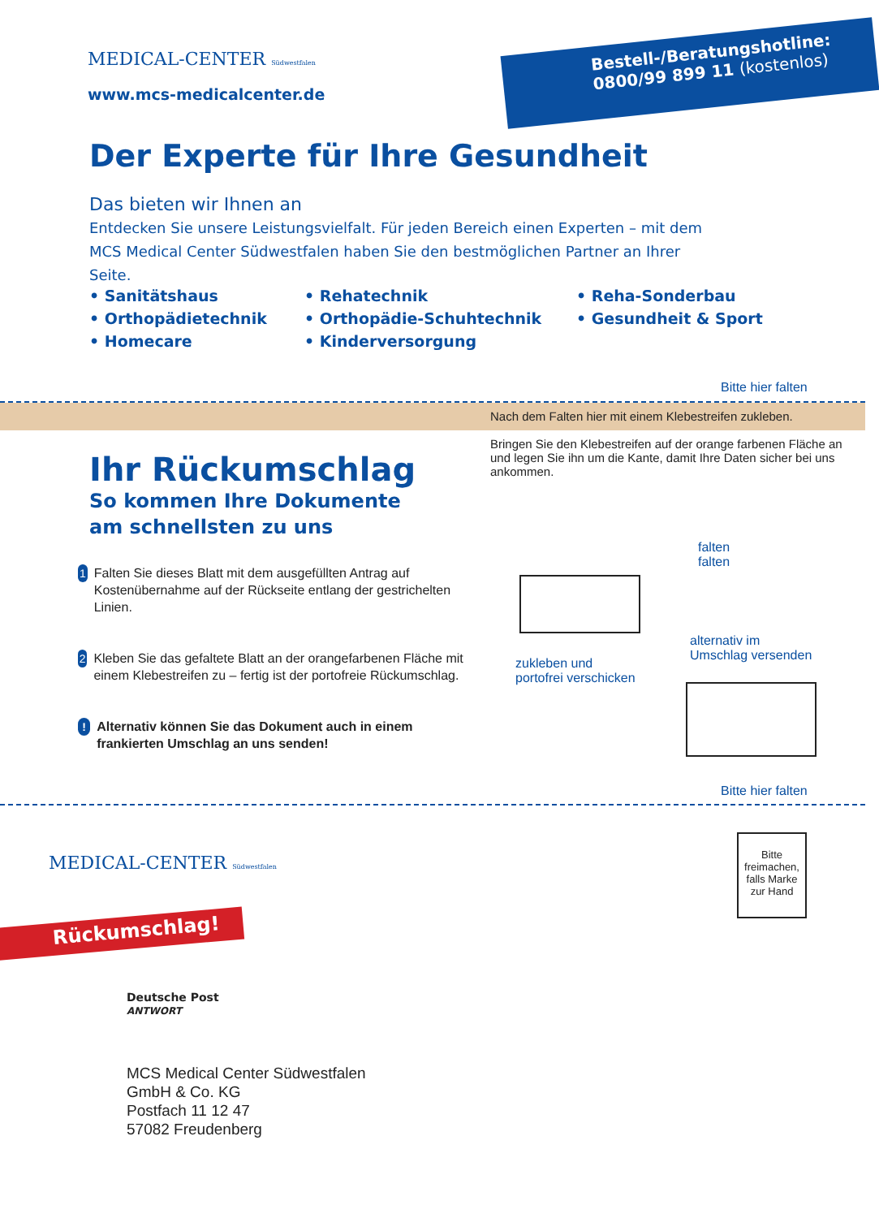MEDICAL-CENTER Südwestfalen
www.mcs-medicalcenter.de
Bestell-/Beratungshotline:
0800/99 899 11 (kostenlos)
Der Experte für Ihre Gesundheit
Das bieten wir Ihnen an
Entdecken Sie unsere Leistungsvielfalt. Für jeden Bereich einen Experten – mit dem MCS Medical Center Südwestfalen haben Sie den bestmöglichen Partner an Ihrer Seite.
• Sanitätshaus
• Orthopädietechnik
• Homecare
• Rehatechnik
• Orthopädie-Schuhtechnik
• Kinderversorgung
• Reha-Sonderbau
• Gesundheit & Sport
Bitte hier falten
Nach dem Falten hier mit einem Klebestreifen zukleben.
Bringen Sie den Klebestreifen auf der orange farbenen Fläche an und legen Sie ihn um die Kante, damit Ihre Daten sicher bei uns ankommen.
Ihr Rückumschlag
So kommen Ihre Dokumente
am schnellsten zu uns
1 Falten Sie dieses Blatt mit dem ausgefüllten Antrag auf Kostenübernahme auf der Rückseite entlang der gestrichelten Linien.
2 Kleben Sie das gefaltete Blatt an der orangefarbenen Fläche mit einem Klebestreifen zu – fertig ist der portofreie Rückumschlag.
! Alternativ können Sie das Dokument auch in einem frankierten Umschlag an uns senden!
falten
falten
alternativ im
Umschlag versenden
zukleben und
portofrei verschicken
Bitte hier falten
MEDICAL-CENTER Südwestfalen
Bitte freimachen, falls Marke zur Hand
Rückumschlag!
Deutsche Post
ANTWORT
MCS Medical Center Südwestfalen
GmbH & Co. KG
Postfach 11 12 47
57082 Freudenberg